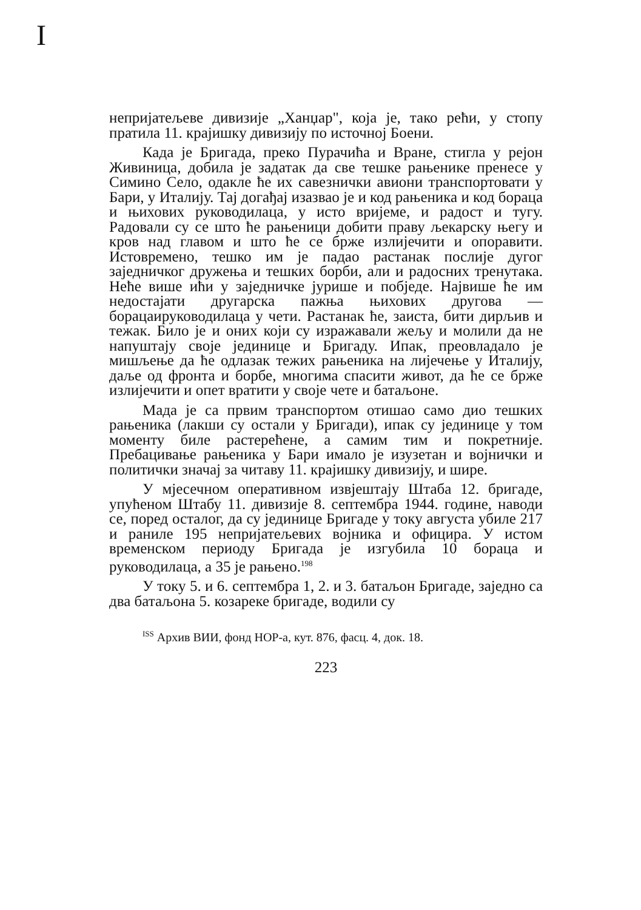I
непријатељеве дивизије „Ханџар", која је, тако рећи, у стопу пратила 11. крајишку дивизију по источној Боени.
Када је Бригада, преко Пурачића и Вране, стигла у рејон Живиница, добила је задатак да све тешке рањенике пренесе у Симино Село, одакле ће их савезнички авиони транспортовати у Бари, у Италију. Тај догађај изазвао је и код рањеника и код бораца и њихових руководилаца, у исто вријеме, и радост и тугу. Радовали су се што ће рањеници добити праву љекарску његу и кров над главом и што ће се брже излијечити и опоравити. Истовремено, тешко им је падао растанак послије дугог заједничког дружења и тешких борби, али и радосних тренутака. Неће више ићи у заједничке јурише и побједе. Највише ће им недостајати другарска пажња њихових другова — борацаируководилаца у чети. Растанак ће, заиста, бити дирљив и тежак. Било је и оних који су изражавали жељу и молили да не напуштају своје јединице и Бригаду. Ипак, преовладало је мишљење да ће одлазак тежих рањеника на лијечење у Италију, даље од фронта и борбе, многима спасити живот, да ће се брже излијечити и опет вратити у своје чете и батаљоне.
Мада је са првим транспортом отишао само дио тешких рањеника (лакши су остали у Бригади), ипак су јединице у том моменту биле растерећене, а самим тим и покретније. Пребацивање рањеника у Бари имало је изузетан и војнички и политички значај за читаву 11. крајишку дивизију, и шире.
У мјесечном оперативном извјештају Штаба 12. бригаде, упућеном Штабу 11. дивизије 8. септембра 1944. године, наводи се, поред осталог, да су јединице Бригаде у току августа убиле 217 и раниле 195 непријатељевих војника и официра. У истом временском периоду Бригада је изгубила 10 бораца и руководилаца, а 35 је рањено.<sup>198</sup>
У току 5. и 6. септембра 1, 2. и 3. батаљон Бригаде, заједно са два батаљона 5. козареке бригаде, водили су
<sup>ISS</sup> Архив ВИИ, фонд НОР-а, кут. 876, фасц. 4, док. 18.
223